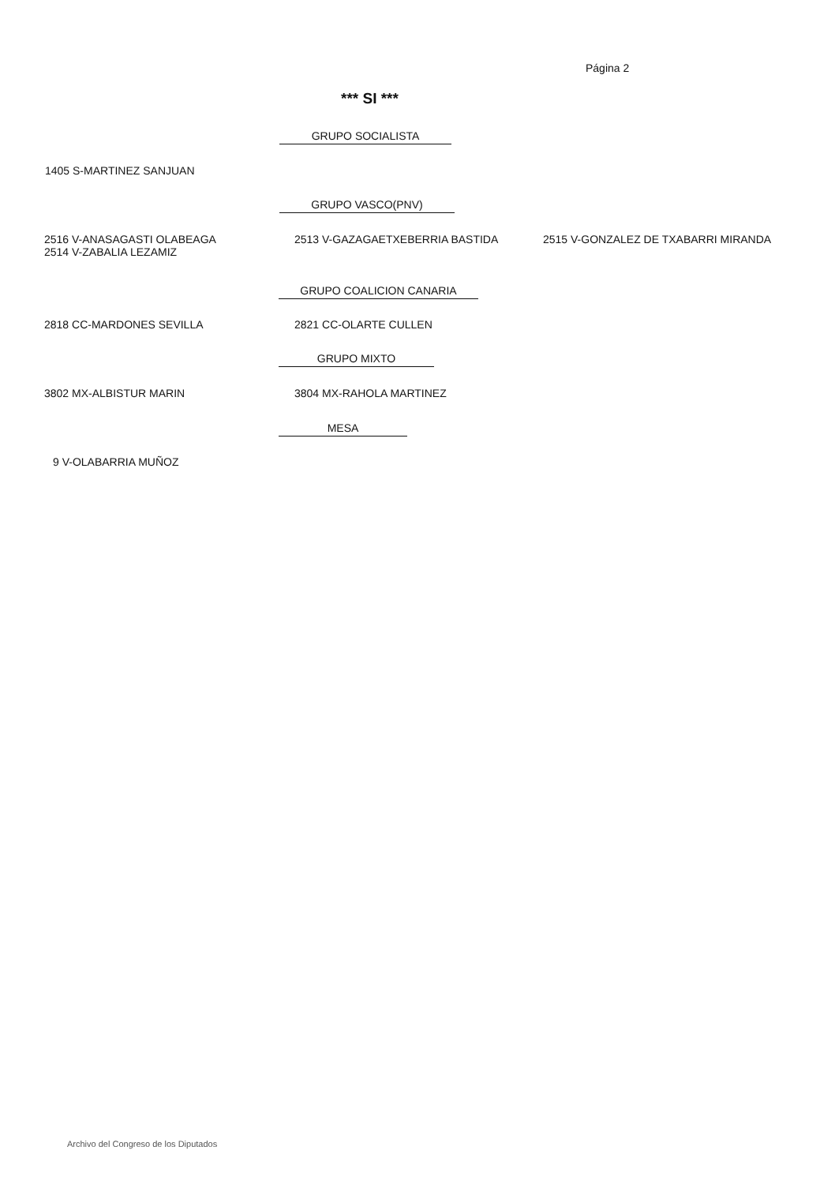Página 2
*** SI ***
GRUPO SOCIALISTA
1405 S-MARTINEZ SANJUAN
GRUPO VASCO(PNV)
2516 V-ANASAGASTI OLABEAGA
2514 V-ZABALIA LEZAMIZ
2513 V-GAZAGAETXEBERRIA BASTIDA
2515 V-GONZALEZ DE TXABARRI MIRANDA
GRUPO COALICION CANARIA
2818 CC-MARDONES SEVILLA 2821 CC-OLARTE CULLEN
GRUPO MIXTO
3802 MX-ALBISTUR MARIN 3804 MX-RAHOLA MARTINEZ
MESA
9 V-OLABARRIA MUÑOZ
Archivo del Congreso de los Diputados